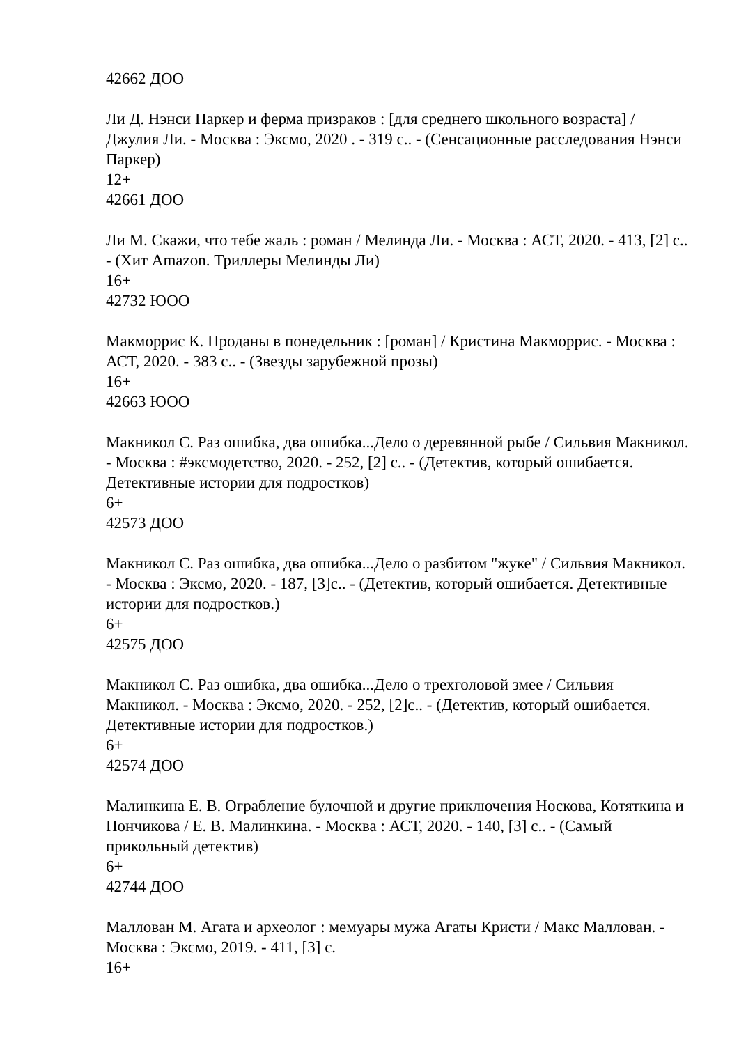42662 ДОО
Ли Д. Нэнси Паркер и ферма призраков : [для среднего школьного возраста] / Джулия Ли. - Москва : Эксмо, 2020 . - 319 с.. - (Сенсационные расследования Нэнси Паркер)
12+
42661 ДОО
Ли М. Скажи, что тебе жаль : роман / Мелинда Ли. - Москва : АСТ, 2020. - 413, [2] с.. - (Хит Amazon. Триллеры Мелинды Ли)
16+
42732 ЮОО
Макморрис К. Проданы в понедельник : [роман] / Кристина Макморрис. - Москва : АСТ, 2020. - 383 с.. - (Звезды зарубежной прозы)
16+
42663 ЮОО
Макникол С. Раз ошибка, два ошибка...Дело о деревянной рыбе / Сильвия Макникол. - Москва : #эксмодетство, 2020. - 252, [2] с.. - (Детектив, который ошибается. Детективные истории для подростков)
6+
42573 ДОО
Макникол С. Раз ошибка, два ошибка...Дело о разбитом "жуке" / Сильвия Макникол. - Москва : Эксмо, 2020. - 187, [3]с.. - (Детектив, который ошибается. Детективные истории для подростков.)
6+
42575 ДОО
Макникол С. Раз ошибка, два ошибка...Дело о трехголовой змее / Сильвия Макникол. - Москва : Эксмо, 2020. - 252, [2]с.. - (Детектив, который ошибается. Детективные истории для подростков.)
6+
42574 ДОО
Малинкина Е. В. Ограбление булочной и другие приключения Носкова, Котяткина и Пончикова / Е. В. Малинкина. - Москва : АСТ, 2020. - 140, [3] с.. - (Самый прикольный детектив)
6+
42744 ДОО
Маллован М. Агата и археолог : мемуары мужа Агаты Кристи / Макс Маллован. - Москва : Эксмо, 2019. - 411, [3] с.
16+